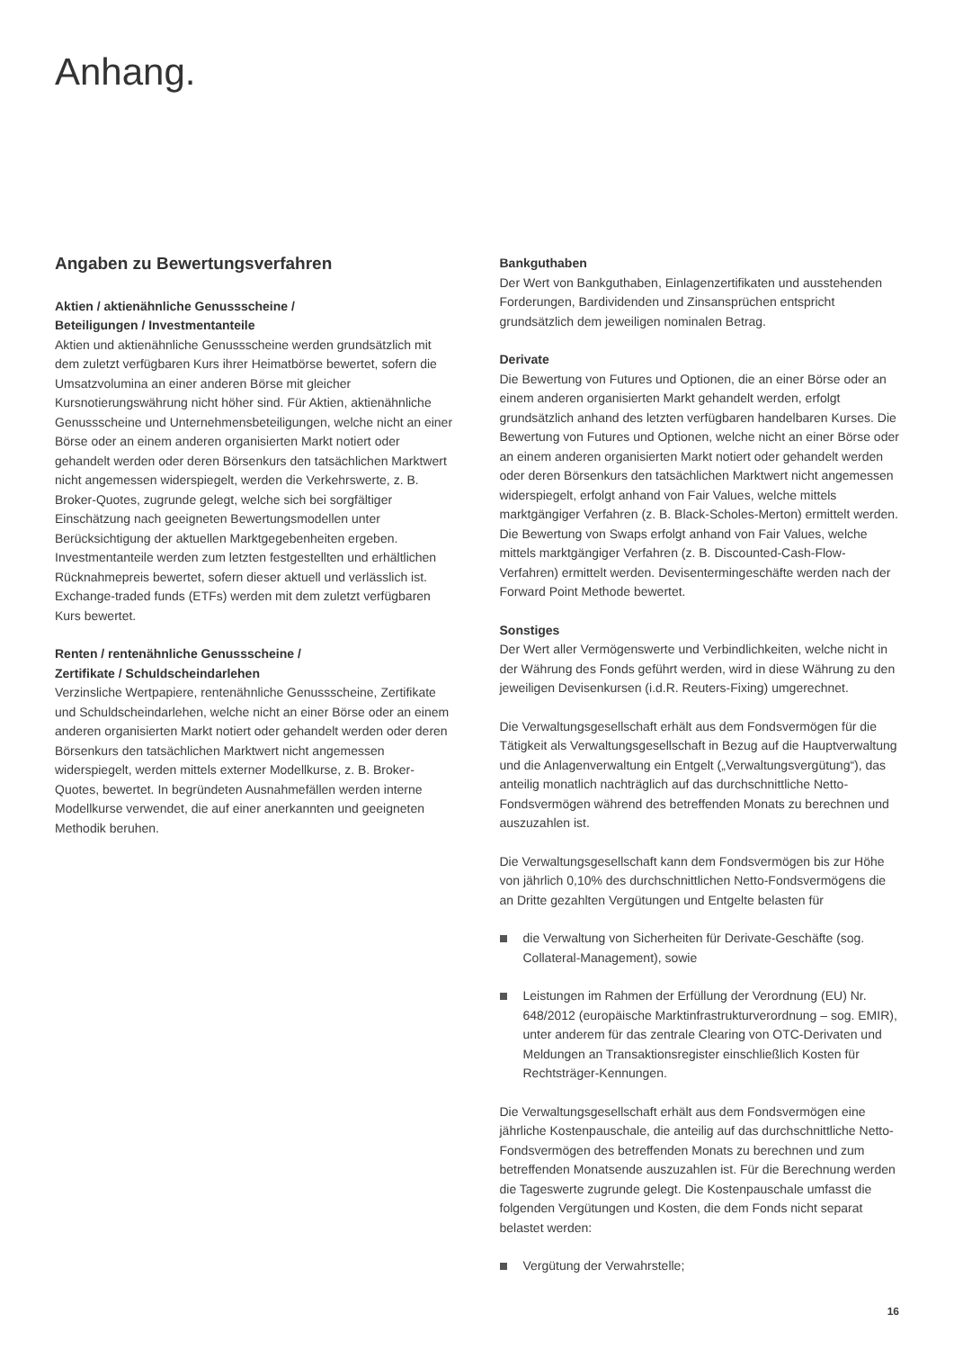Anhang.
Angaben zu Bewertungsverfahren
Aktien / aktienähnliche Genussscheine /
Beteiligungen / Investmentanteile
Aktien und aktienähnliche Genussscheine werden grundsätzlich mit dem zuletzt verfügbaren Kurs ihrer Heimatbörse bewertet, sofern die Umsatzvolumina an einer anderen Börse mit gleicher Kursnotierungswährung nicht höher sind. Für Aktien, aktienähnliche Genussscheine und Unternehmensbeteiligungen, welche nicht an einer Börse oder an einem anderen organisierten Markt notiert oder gehandelt werden oder deren Börsenkurs den tatsächlichen Marktwert nicht angemessen widerspiegelt, werden die Verkehrswerte, z. B. Broker-Quotes, zugrunde gelegt, welche sich bei sorgfältiger Einschätzung nach geeigneten Bewertungsmodellen unter Berücksichtigung der aktuellen Marktgegebenheiten ergeben. Investmentanteile werden zum letzten festgestellten und erhältlichen Rücknahmepreis bewertet, sofern dieser aktuell und verlässlich ist. Exchange-traded funds (ETFs) werden mit dem zuletzt verfügbaren Kurs bewertet.
Renten / rentenähnliche Genussscheine /
Zertifikate / Schuldscheindarlehen
Verzinsliche Wertpapiere, rentenähnliche Genussscheine, Zertifikate und Schuldscheindarlehen, welche nicht an einer Börse oder an einem anderen organisierten Markt notiert oder gehandelt werden oder deren Börsenkurs den tatsächlichen Marktwert nicht angemessen widerspiegelt, werden mittels externer Modellkurse, z. B. Broker-Quotes, bewertet. In begründeten Ausnahmefällen werden interne Modellkurse verwendet, die auf einer anerkannten und geeigneten Methodik beruhen.
Bankguthaben
Der Wert von Bankguthaben, Einlagenzertifikaten und ausstehenden Forderungen, Bardividenden und Zinsansprüchen entspricht grundsätzlich dem jeweiligen nominalen Betrag.
Derivate
Die Bewertung von Futures und Optionen, die an einer Börse oder an einem anderen organisierten Markt gehandelt werden, erfolgt grundsätzlich anhand des letzten verfügbaren handelbaren Kurses. Die Bewertung von Futures und Optionen, welche nicht an einer Börse oder an einem anderen organisierten Markt notiert oder gehandelt werden oder deren Börsenkurs den tatsächlichen Marktwert nicht angemessen widerspiegelt, erfolgt anhand von Fair Values, welche mittels marktgängiger Verfahren (z. B. Black-Scholes-Merton) ermittelt werden. Die Bewertung von Swaps erfolgt anhand von Fair Values, welche mittels marktgängiger Verfahren (z. B. Discounted-Cash-Flow-Verfahren) ermittelt werden. Devisentermingeschäfte werden nach der Forward Point Methode bewertet.
Sonstiges
Der Wert aller Vermögenswerte und Verbindlichkeiten, welche nicht in der Währung des Fonds geführt werden, wird in diese Währung zu den jeweiligen Devisenkursen (i.d.R. Reuters-Fixing) umgerechnet.
Die Verwaltungsgesellschaft erhält aus dem Fondsvermögen für die Tätigkeit als Verwaltungsgesellschaft in Bezug auf die Hauptverwaltung und die Anlagenverwaltung ein Entgelt („Verwaltungsvergütung“), das anteilig monatlich nachträglich auf das durchschnittliche Netto-Fondsvermögen während des betreffenden Monats zu berechnen und auszuzahlen ist.
Die Verwaltungsgesellschaft kann dem Fondsvermögen bis zur Höhe von jährlich 0,10% des durchschnittlichen Netto-Fondsvermögens die an Dritte gezahlten Vergütungen und Entgelte belasten für
die Verwaltung von Sicherheiten für Derivate-Geschäfte (sog. Collateral-Management), sowie
Leistungen im Rahmen der Erfüllung der Verordnung (EU) Nr. 648/2012 (europäische Marktinfrastrukturverordnung – sog. EMIR), unter anderem für das zentrale Clearing von OTC-Derivaten und Meldungen an Transaktionsregister einschließlich Kosten für Rechtsträger-Kennungen.
Die Verwaltungsgesellschaft erhält aus dem Fondsvermögen eine jährliche Kostenpauschale, die anteilig auf das durchschnittliche Netto-Fondsvermögen des betreffenden Monats zu berechnen und zum betreffenden Monatsende auszuzahlen ist. Für die Berechnung werden die Tageswerte zugrunde gelegt. Die Kostenpauschale umfasst die folgenden Vergütungen und Kosten, die dem Fonds nicht separat belastet werden:
Vergütung der Verwahrstelle;
16